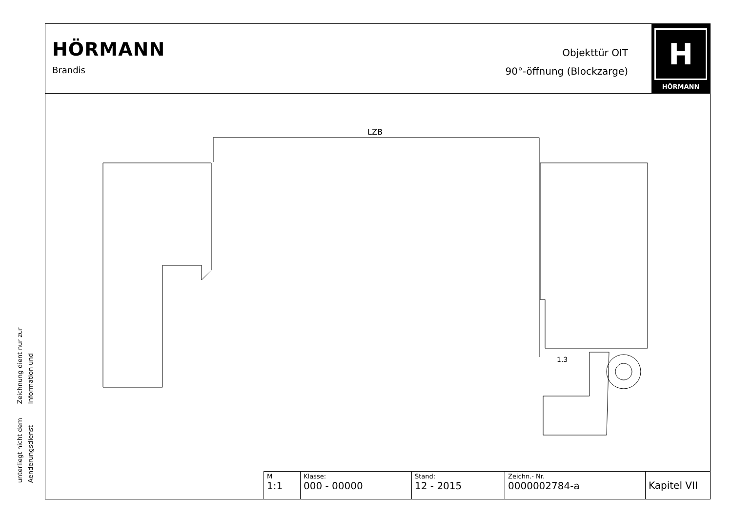Zeichnung dient nur zur Information und
unterliegt nicht dem Aenderungsdienst
HÖRMANN
Brandis
Objekttür OIT
90°-öffnung (Blockzarge)
H
HÖRMANN
LZB
1.3
| M 1:1 | Klasse: 000 - 00000 | Stand: 12 - 2015 | Zeichn.- Nr. 0000002784-a | Kapitel VII |